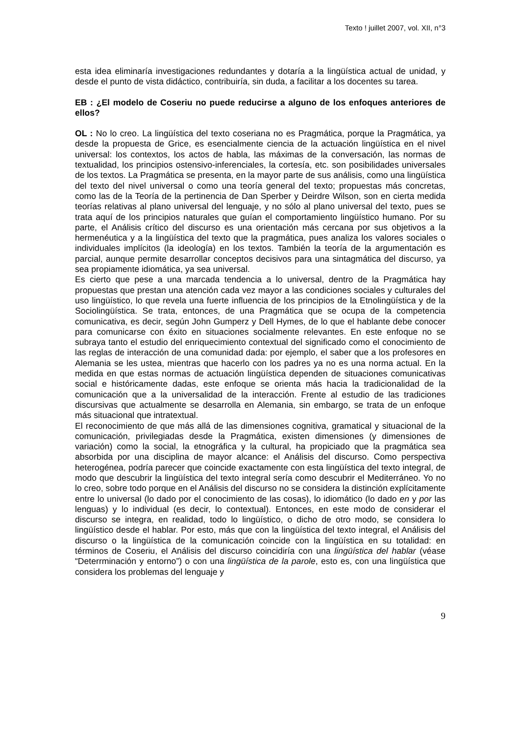Texto ! juillet 2007, vol. XII, n°3
esta idea eliminaría investigaciones redundantes y dotaría a la lingüística actual de unidad, y desde el punto de vista didáctico, contribuiría, sin duda, a facilitar a los docentes su tarea.
EB : ¿El modelo de Coseriu no puede reducirse a alguno de los enfoques anteriores de ellos?
OL : No lo creo. La lingüística del texto coseriana no es Pragmática, porque la Pragmática, ya desde la propuesta de Grice, es esencialmente ciencia de la actuación lingüística en el nivel universal: los contextos, los actos de habla, las máximas de la conversación, las normas de textualidad, los principios ostensivo-inferenciales, la cortesía, etc. son posibilidades universales de los textos. La Pragmática se presenta, en la mayor parte de sus análisis, como una lingüística del texto del nivel universal o como una teoría general del texto; propuestas más concretas, como las de la Teoría de la pertinencia de Dan Sperber y Deirdre Wilson, son en cierta medida teorías relativas al plano universal del lenguaje, y no sólo al plano universal del texto, pues se trata aquí de los principios naturales que guían el comportamiento lingüístico humano. Por su parte, el Análisis crítico del discurso es una orientación más cercana por sus objetivos a la hermenéutica y a la lingüística del texto que la pragmática, pues analiza los valores sociales o individuales implícitos (la ideología) en los textos. También la teoría de la argumentación es parcial, aunque permite desarrollar conceptos decisivos para una sintagmática del discurso, ya sea propiamente idiomática, ya sea universal.
Es cierto que pese a una marcada tendencia a lo universal, dentro de la Pragmática hay propuestas que prestan una atención cada vez mayor a las condiciones sociales y culturales del uso lingüístico, lo que revela una fuerte influencia de los principios de la Etnolingüística y de la Sociolingüística. Se trata, entonces, de una Pragmática que se ocupa de la competencia comunicativa, es decir, según John Gumperz y Dell Hymes, de lo que el hablante debe conocer para comunicarse con éxito en situaciones socialmente relevantes. En este enfoque no se subraya tanto el estudio del enriquecimiento contextual del significado como el conocimiento de las reglas de interacción de una comunidad dada: por ejemplo, el saber que a los profesores en Alemania se les ustea, mientras que hacerlo con los padres ya no es una norma actual. En la medida en que estas normas de actuación lingüística dependen de situaciones comunicativas social e históricamente dadas, este enfoque se orienta más hacia la tradicionalidad de la comunicación que a la universalidad de la interacción. Frente al estudio de las tradiciones discursivas que actualmente se desarrolla en Alemania, sin embargo, se trata de un enfoque más situacional que intratextual.
El reconocimiento de que más allá de las dimensiones cognitiva, gramatical y situacional de la comunicación, privilegiadas desde la Pragmática, existen dimensiones (y dimensiones de variación) como la social, la etnográfica y la cultural, ha propiciado que la pragmática sea absorbida por una disciplina de mayor alcance: el Análisis del discurso. Como perspectiva heterogénea, podría parecer que coincide exactamente con esta lingüística del texto integral, de modo que descubrir la lingüística del texto integral sería como descubrir el Mediterráneo. Yo no lo creo, sobre todo porque en el Análisis del discurso no se considera la distinción explícitamente entre lo universal (lo dado por el conocimiento de las cosas), lo idiomático (lo dado en y por las lenguas) y lo individual (es decir, lo contextual). Entonces, en este modo de considerar el discurso se integra, en realidad, todo lo lingüístico, o dicho de otro modo, se considera lo lingüístico desde el hablar. Por esto, más que con la lingüística del texto integral, el Análisis del discurso o la lingüística de la comunicación coincide con la lingüística en su totalidad: en términos de Coseriu, el Análisis del discurso coincidiría con una lingüística del hablar (véase “Deterrminación y entorno”) o con una lingüística de la parole, esto es, con una lingüística que considera los problemas del lenguaje y
9